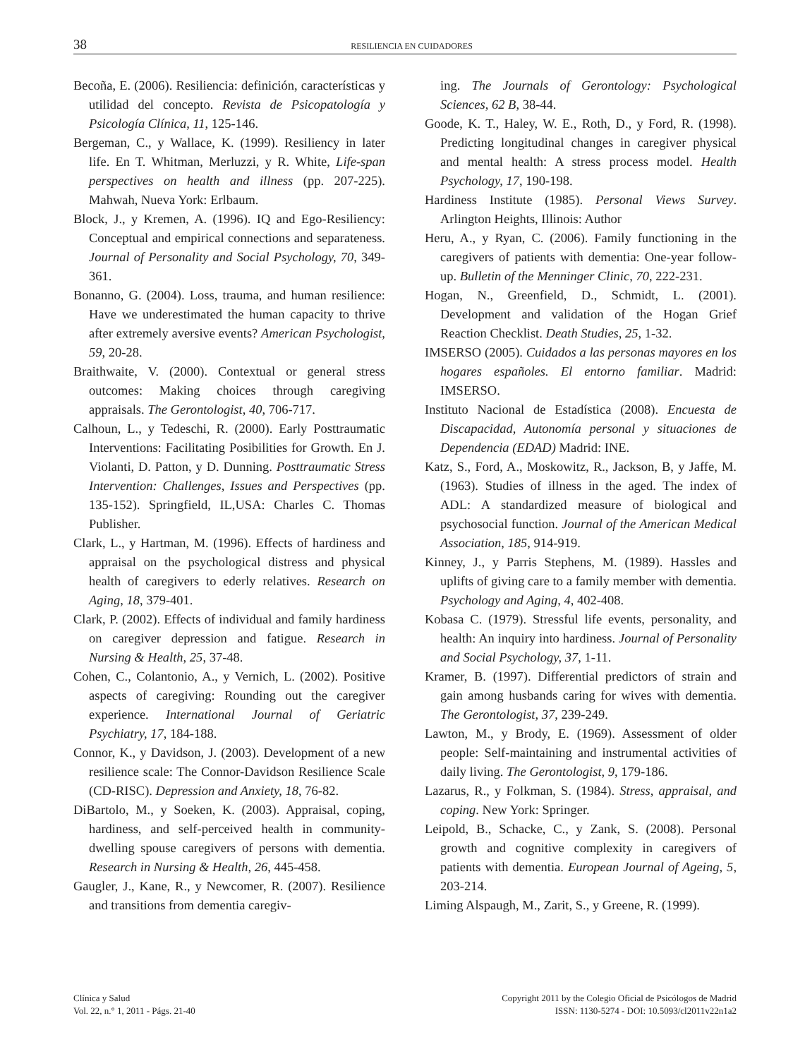38
RESILIENCIA EN CUIDADORES
Becoña, E. (2006). Resiliencia: definición, características y utilidad del concepto. Revista de Psicopatología y Psicología Clínica, 11, 125-146.
Bergeman, C., y Wallace, K. (1999). Resiliency in later life. En T. Whitman, Merluzzi, y R. White, Life-span perspectives on health and illness (pp. 207-225). Mahwah, Nueva York: Erlbaum.
Block, J., y Kremen, A. (1996). IQ and Ego-Resiliency: Conceptual and empirical connections and separateness. Journal of Personality and Social Psychology, 70, 349-361.
Bonanno, G. (2004). Loss, trauma, and human resilience: Have we underestimated the human capacity to thrive after extremely aversive events? American Psychologist, 59, 20-28.
Braithwaite, V. (2000). Contextual or general stress outcomes: Making choices through caregiving appraisals. The Gerontologist, 40, 706-717.
Calhoun, L., y Tedeschi, R. (2000). Early Posttraumatic Interventions: Facilitating Posibilities for Growth. En J. Violanti, D. Patton, y D. Dunning. Posttraumatic Stress Intervention: Challenges, Issues and Perspectives (pp. 135-152). Springfield, IL,USA: Charles C. Thomas Publisher.
Clark, L., y Hartman, M. (1996). Effects of hardiness and appraisal on the psychological distress and physical health of caregivers to ederly relatives. Research on Aging, 18, 379-401.
Clark, P. (2002). Effects of individual and family hardiness on caregiver depression and fatigue. Research in Nursing & Health, 25, 37-48.
Cohen, C., Colantonio, A., y Vernich, L. (2002). Positive aspects of caregiving: Rounding out the caregiver experience. International Journal of Geriatric Psychiatry, 17, 184-188.
Connor, K., y Davidson, J. (2003). Development of a new resilience scale: The Connor-Davidson Resilience Scale (CD-RISC). Depression and Anxiety, 18, 76-82.
DiBartolo, M., y Soeken, K. (2003). Appraisal, coping, hardiness, and self-perceived health in community-dwelling spouse caregivers of persons with dementia. Research in Nursing & Health, 26, 445-458.
Gaugler, J., Kane, R., y Newcomer, R. (2007). Resilience and transitions from dementia caregiv-
ing. The Journals of Gerontology: Psychological Sciences, 62 B, 38-44.
Goode, K. T., Haley, W. E., Roth, D., y Ford, R. (1998). Predicting longitudinal changes in caregiver physical and mental health: A stress process model. Health Psychology, 17, 190-198.
Hardiness Institute (1985). Personal Views Survey. Arlington Heights, Illinois: Author
Heru, A., y Ryan, C. (2006). Family functioning in the caregivers of patients with dementia: One-year follow-up. Bulletin of the Menninger Clinic, 70, 222-231.
Hogan, N., Greenfield, D., Schmidt, L. (2001). Development and validation of the Hogan Grief Reaction Checklist. Death Studies, 25, 1-32.
IMSERSO (2005). Cuidados a las personas mayores en los hogares españoles. El entorno familiar. Madrid: IMSERSO.
Instituto Nacional de Estadística (2008). Encuesta de Discapacidad, Autonomía personal y situaciones de Dependencia (EDAD) Madrid: INE.
Katz, S., Ford, A., Moskowitz, R., Jackson, B, y Jaffe, M. (1963). Studies of illness in the aged. The index of ADL: A standardized measure of biological and psychosocial function. Journal of the American Medical Association, 185, 914-919.
Kinney, J., y Parris Stephens, M. (1989). Hassles and uplifts of giving care to a family member with dementia. Psychology and Aging, 4, 402-408.
Kobasa C. (1979). Stressful life events, personality, and health: An inquiry into hardiness. Journal of Personality and Social Psychology, 37, 1-11.
Kramer, B. (1997). Differential predictors of strain and gain among husbands caring for wives with dementia. The Gerontologist, 37, 239-249.
Lawton, M., y Brody, E. (1969). Assessment of older people: Self-maintaining and instrumental activities of daily living. The Gerontologist, 9, 179-186.
Lazarus, R., y Folkman, S. (1984). Stress, appraisal, and coping. New York: Springer.
Leipold, B., Schacke, C., y Zank, S. (2008). Personal growth and cognitive complexity in caregivers of patients with dementia. European Journal of Ageing, 5, 203-214.
Liming Alspaugh, M., Zarit, S., y Greene, R. (1999).
Clínica y Salud
Vol. 22, n.° 1, 2011 - Págs. 21-40
Copyright 2011 by the Colegio Oficial de Psicólogos de Madrid
ISSN: 1130-5274 - DOI: 10.5093/cl2011v22n1a2